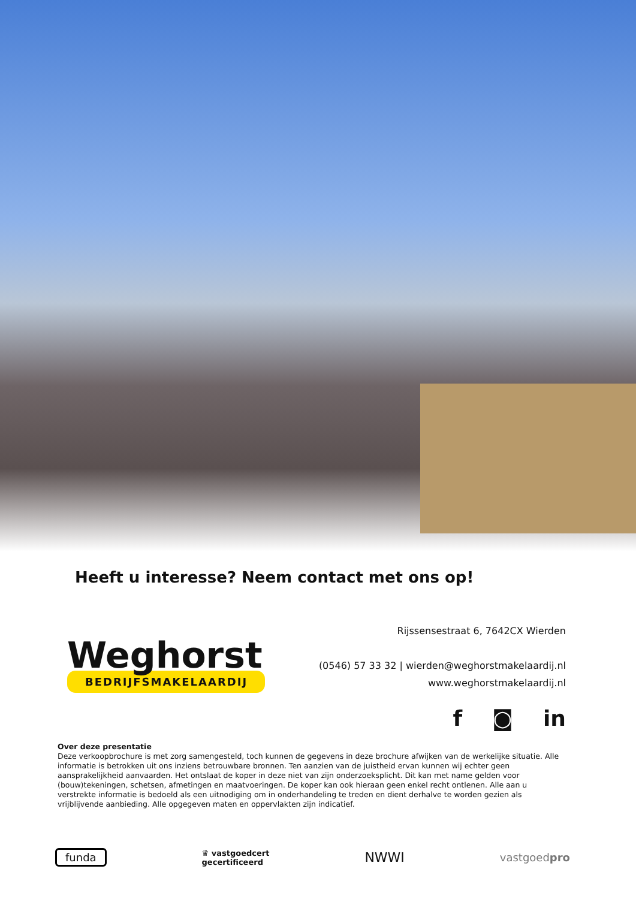Heeft u interesse? Neem contact met ons op!
Weghorst
BEDRIJFSMAKELAARDIJ
Rijssensestraat 6, 7642CX Wierden
(0546) 57 33 32 | wierden@weghorstmakelaardij.nl
www.weghorstmakelaardij.nl
f ◙ in
Over deze presentatie
Deze verkoopbrochure is met zorg samengesteld, toch kunnen de gegevens in deze brochure afwijken van de werkelijke situatie. Alle informatie is betrokken uit ons inziens betrouwbare bronnen. Ten aanzien van de juistheid ervan kunnen wij echter geen aansprakelijkheid aanvaarden. Het ontslaat de koper in deze niet van zijn onderzoeksplicht. Dit kan met name gelden voor (bouw)tekeningen, schetsen, afmetingen en maatvoeringen. De koper kan ook hieraan geen enkel recht ontlenen. Alle aan u verstrekte informatie is bedoeld als een uitnodiging om in onderhandeling te treden en dient derhalve te worden gezien als vrijblijvende aanbieding. Alle opgegeven maten en oppervlakten zijn indicatief.
funda
♛ vastgoedcert
gecertificeerd
NWWI
vastgoedpro